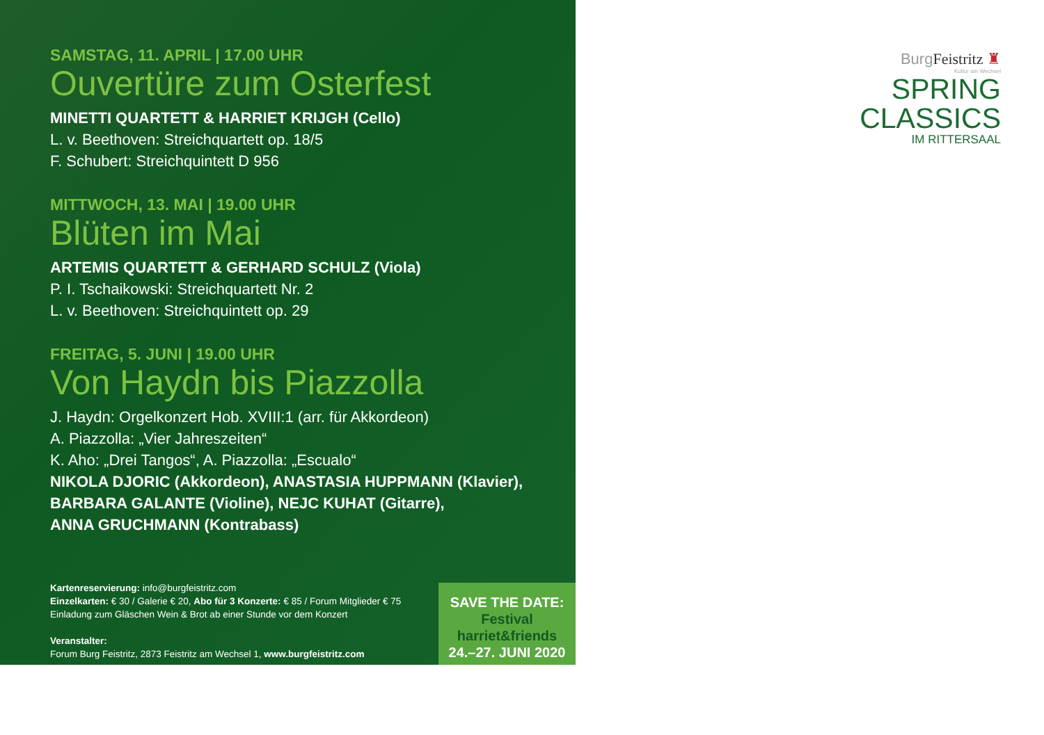SAMSTAG, 11. APRIL | 17.00 UHR
Ouvertüre zum Osterfest
MINETTI QUARTETT & HARRIET KRIJGH (Cello)
L. v. Beethoven: Streichquartett op. 18/5
F. Schubert: Streichquintett D 956
MITTWOCH, 13. MAI | 19.00 UHR
Blüten im Mai
ARTEMIS QUARTETT & GERHARD SCHULZ (Viola)
P. I. Tschaikowski: Streichquartett Nr. 2
L. v. Beethoven: Streichquintett op. 29
FREITAG, 5. JUNI | 19.00 UHR
Von Haydn bis Piazzolla
J. Haydn: Orgelkonzert Hob. XVIII:1 (arr. für Akkordeon)
A. Piazzolla: „Vier Jahreszeiten“
K. Aho: „Drei Tangos“, A. Piazzolla: „Escualo“
NIKOLA DJORIC (Akkordeon), ANASTASIA HUPPMANN (Klavier),
BARBARA GALANTE (Violine), NEJC KUHAT (Gitarre),
ANNA GRUCHMANN (Kontrabass)
Kartenreservierung: info@burgfeistritz.com
Einzelkarten: € 30 / Galerie € 20, Abo für 3 Konzerte: € 85 / Forum Mitglieder € 75
Einladung zum Gläschen Wein & Brot ab einer Stunde vor dem Konzert
Veranstalter:
Forum Burg Feistritz, 2873 Feistritz am Wechsel 1, www.burgfeistritz.com
SAVE THE DATE:
Festival
harriet&friends
24.–27. JUNI 2020
Burg Feistritz ♜
Kultur am Wechsel
SPRING
CLASSICS
IM RITTERSAAL